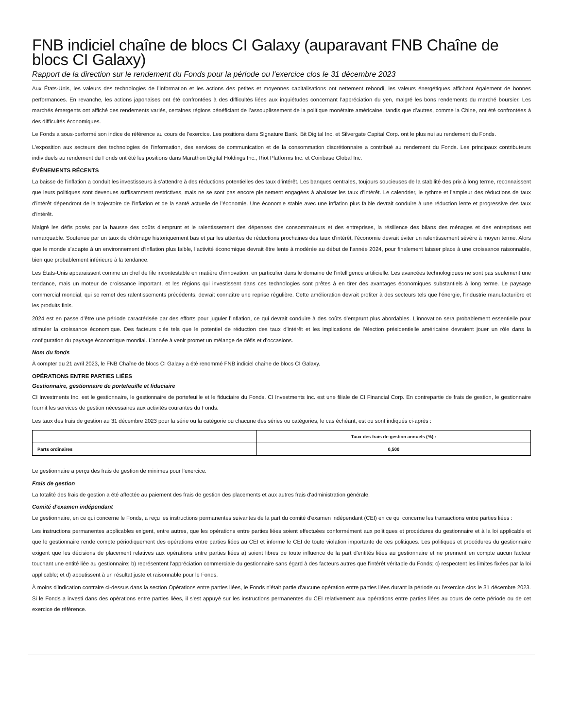FNB indiciel chaîne de blocs CI Galaxy (auparavant FNB Chaîne de blocs CI Galaxy)
Rapport de la direction sur le rendement du Fonds pour la période ou l'exercice clos le 31 décembre 2023
Aux États-Unis, les valeurs des technologies de l’information et les actions des petites et moyennes capitalisations ont nettement rebondi, les valeurs énergétiques affichant également de bonnes performances. En revanche, les actions japonaises ont été confrontées à des difficultés liées aux inquiétudes concernant l’appréciation du yen, malgré les bons rendements du marché boursier. Les marchés émergents ont affiché des rendements variés, certaines régions bénéficiant de l’assouplissement de la politique monétaire américaine, tandis que d’autres, comme la Chine, ont été confrontées à des difficultés économiques.
Le Fonds a sous-performé son indice de référence au cours de l’exercice. Les positions dans Signature Bank, Bit Digital Inc. et Silvergate Capital Corp. ont le plus nui au rendement du Fonds.
L’exposition aux secteurs des technologies de l’information, des services de communication et de la consommation discrétionnaire a contribué au rendement du Fonds. Les principaux contributeurs individuels au rendement du Fonds ont été les positions dans Marathon Digital Holdings Inc., Riot Platforms Inc. et Coinbase Global Inc.
ÉVÉNEMENTS RÉCENTS
La baisse de l’inflation a conduit les investisseurs à s’attendre à des réductions potentielles des taux d’intérêt. Les banques centrales, toujours soucieuses de la stabilité des prix à long terme, reconnaissent que leurs politiques sont devenues suffisamment restrictives, mais ne se sont pas encore pleinement engagées à abaisser les taux d’intérêt. Le calendrier, le rythme et l’ampleur des réductions de taux d’intérêt dépendront de la trajectoire de l’inflation et de la santé actuelle de l’économie. Une économie stable avec une inflation plus faible devrait conduire à une réduction lente et progressive des taux d’intérêt.
Malgré les défis posés par la hausse des coûts d’emprunt et le ralentissement des dépenses des consommateurs et des entreprises, la résilience des bilans des ménages et des entreprises est remarquable. Soutenue par un taux de chômage historiquement bas et par les attentes de réductions prochaines des taux d’intérêt, l’économie devrait éviter un ralentissement sévère à moyen terme. Alors que le monde s’adapte à un environnement d’inflation plus faible, l’activité économique devrait être lente à modérée au début de l’année 2024, pour finalement laisser place à une croissance raisonnable, bien que probablement inférieure à la tendance.
Les États-Unis apparaissent comme un chef de file incontestable en matière d’innovation, en particulier dans le domaine de l’intelligence artificielle. Les avancées technologiques ne sont pas seulement une tendance, mais un moteur de croissance important, et les régions qui investissent dans ces technologies sont prêtes à en tirer des avantages économiques substantiels à long terme. Le paysage commercial mondial, qui se remet des ralentissements précédents, devrait connaître une reprise régulière. Cette amélioration devrait profiter à des secteurs tels que l’énergie, l’industrie manufacturière et les produits finis.
2024 est en passe d’être une période caractérisée par des efforts pour juguler l’inflation, ce qui devrait conduire à des coûts d’emprunt plus abordables. L’innovation sera probablement essentielle pour stimuler la croissance économique. Des facteurs clés tels que le potentiel de réduction des taux d’intérêt et les implications de l’élection présidentielle américaine devraient jouer un rôle dans la configuration du paysage économique mondial. L’année à venir promet un mélange de défis et d’occasions.
Nom du fonds
À compter du 21 avril 2023, le FNB Chaîne de blocs CI Galaxy a été renommé FNB indiciel chaîne de blocs CI Galaxy.
OPÉRATIONS ENTRE PARTIES LIÉES
Gestionnaire, gestionnaire de portefeuille et fiduciaire
CI Investments Inc. est le gestionnaire, le gestionnaire de portefeuille et le fiduciaire du Fonds. CI Investments Inc. est une filiale de CI Financial Corp. En contrepartie de frais de gestion, le gestionnaire fournit les services de gestion nécessaires aux activités courantes du Fonds.
Les taux des frais de gestion au 31 décembre 2023 pour la série ou la catégorie ou chacune des séries ou catégories, le cas échéant, est ou sont indiqués ci-après :
| | Taux des frais de gestion annuels (%) : |
| --- | --- |
| Parts ordinaires | 0,500 |
Le gestionnaire a perçu des frais de gestion de minimes pour l’exercice.
Frais de gestion
La totalité des frais de gestion a été affectée au paiement des frais de gestion des placements et aux autres frais d'administration générale.
Comité d'examen indépendant
Le gestionnaire, en ce qui concerne le Fonds, a reçu les instructions permanentes suivantes de la part du comité d'examen indépendant (CEI) en ce qui concerne les transactions entre parties liées :
Les instructions permanentes applicables exigent, entre autres, que les opérations entre parties liées soient effectuées conformément aux politiques et procédures du gestionnaire et à la loi applicable et que le gestionnaire rende compte périodiquement des opérations entre parties liées au CEI et informe le CEI de toute violation importante de ces politiques. Les politiques et procédures du gestionnaire exigent que les décisions de placement relatives aux opérations entre parties liées a) soient libres de toute influence de la part d'entités liées au gestionnaire et ne prennent en compte aucun facteur touchant une entité liée au gestionnaire; b) représentent l'appréciation commerciale du gestionnaire sans égard à des facteurs autres que l'intérêt véritable du Fonds; c) respectent les limites fixées par la loi applicable; et d) aboutissent à un résultat juste et raisonnable pour le Fonds.
À moins d'indication contraire ci-dessus dans la section Opérations entre parties liées, le Fonds n'était partie d'aucune opération entre parties liées durant la période ou l'exercice clos le 31 décembre 2023. Si le Fonds a investi dans des opérations entre parties liées, il s'est appuyé sur les instructions permanentes du CEI relativement aux opérations entre parties liées au cours de cette période ou de cet exercice de référence.